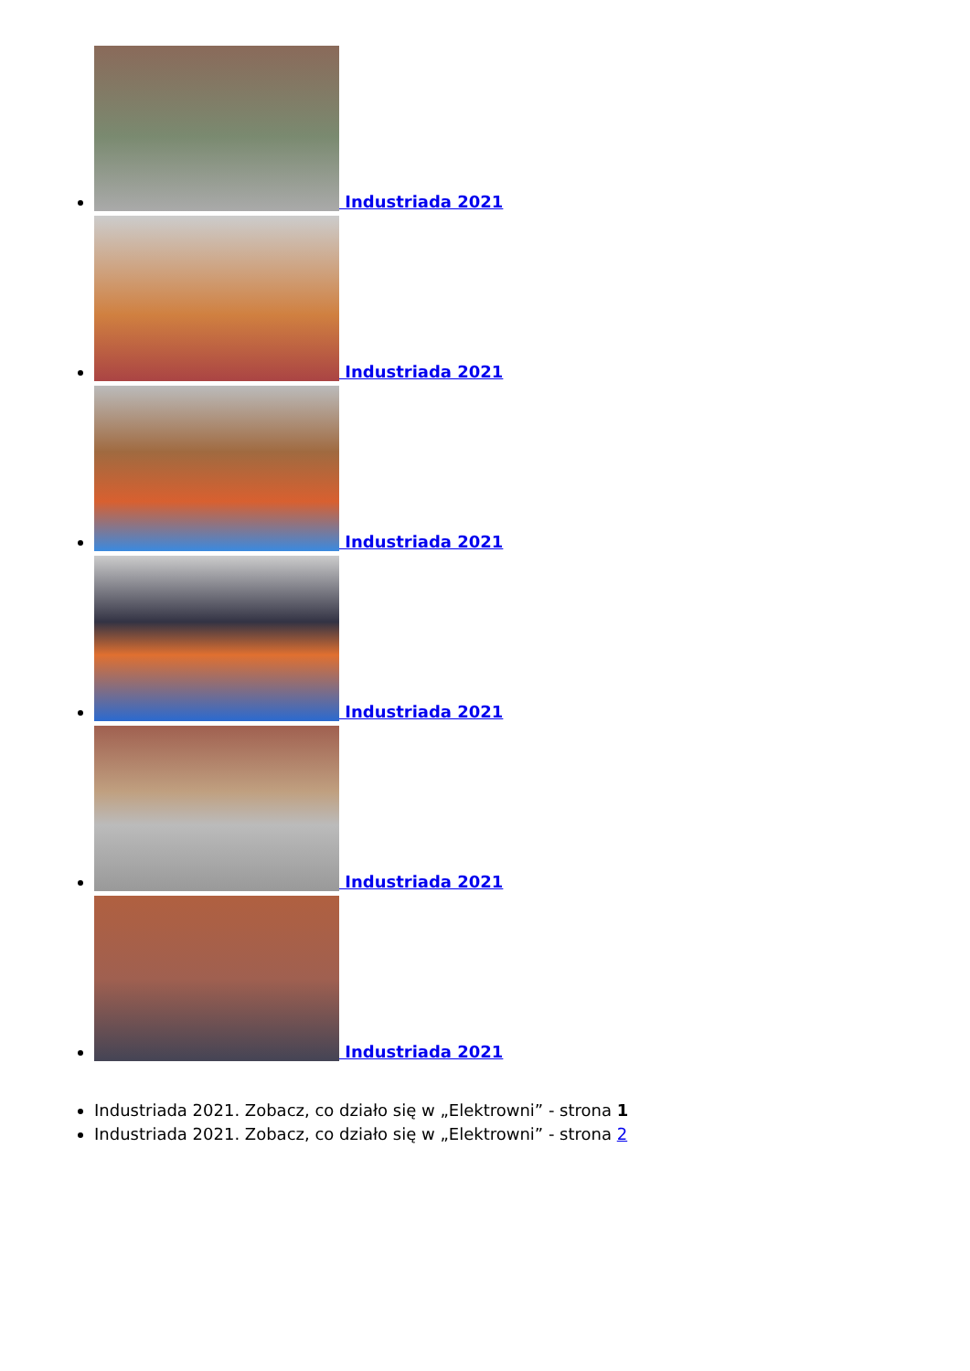Industriada 2021
Industriada 2021
Industriada 2021
Industriada 2021
Industriada 2021
Industriada 2021
Industriada 2021. Zobacz, co działo się w „Elektrowni” - strona 1
Industriada 2021. Zobacz, co działo się w „Elektrowni” - strona 2